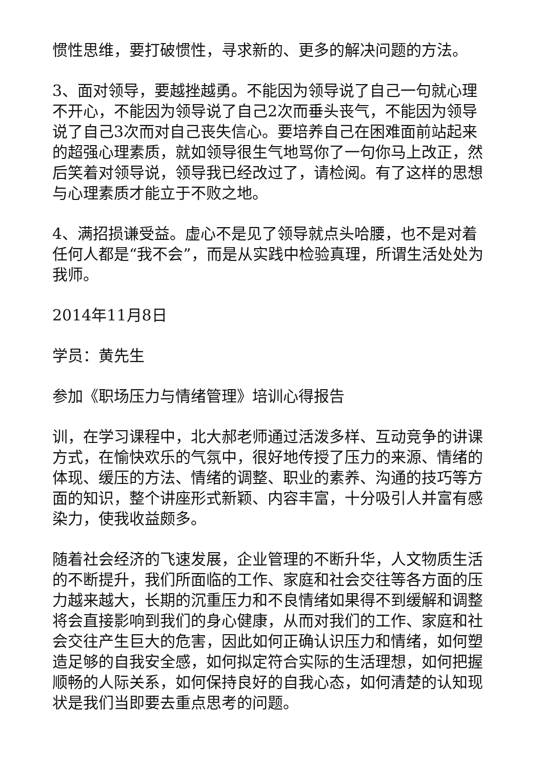惯性思维，要打破惯性，寻求新的、更多的解决问题的方法。
3、面对领导，要越挫越勇。不能因为领导说了自己一句就心理不开心，不能因为领导说了自己2次而垂头丧气，不能因为领导说了自己3次而对自己丧失信心。要培养自己在困难面前站起来的超强心理素质，就如领导很生气地骂你了一句你马上改正，然后笑着对领导说，领导我已经改过了，请检阅。有了这样的思想与心理素质才能立于不败之地。
4、满招损谦受益。虚心不是见了领导就点头哈腰，也不是对着任何人都是“我不会”，而是从实践中检验真理，所谓生活处处为我师。
2014年11月8日
学员：黄先生
参加《职场压力与情绪管理》培训心得报告
训，在学习课程中，北大郝老师通过活泼多样、互动竞争的讲课方式，在愉快欢乐的气氛中，很好地传授了压力的来源、情绪的体现、缓压的方法、情绪的调整、职业的素养、沟通的技巧等方面的知识，整个讲座形式新颖、内容丰富，十分吸引人并富有感染力，使我收益颇多。
随着社会经济的飞速发展，企业管理的不断升华，人文物质生活的不断提升，我们所面临的工作、家庭和社会交往等各方面的压力越来越大，长期的沉重压力和不良情绪如果得不到缓解和调整将会直接影响到我们的身心健康，从而对我们的工作、家庭和社会交往产生巨大的危害，因此如何正确认识压力和情绪，如何塑造足够的自我安全感，如何拟定符合实际的生活理想，如何把握顺畅的人际关系，如何保持良好的自我心态，如何清楚的认知现状是我们当即要去重点思考的问题。